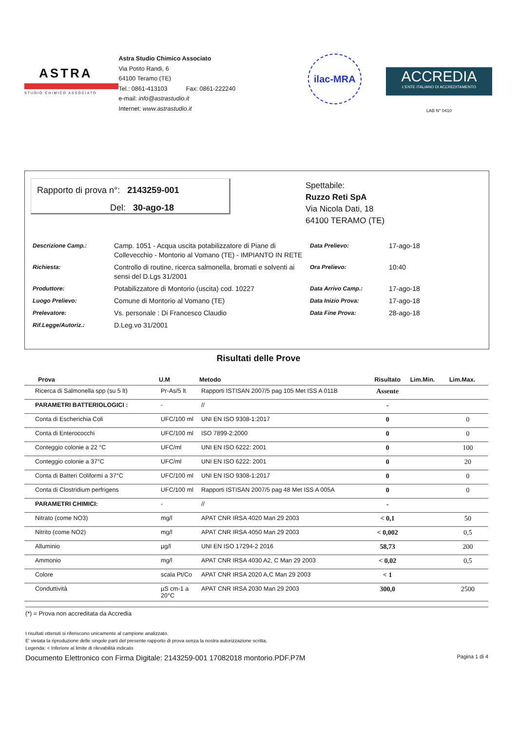ASTRA
STUDIO CHIMICO ASSOCIATO
Astra Studio Chimico Associato
Via Potito Randi, 6
64100 Teramo (TE)
Tel.: 0861-413103 Fax: 0861-222240
e-mail: info@astrastudio.it
Internet: www.astrastudio.it
ilac-MRA
ACCREDIA
L'ENTE ITALIANO DI ACCREDITAMENTO
LAB N° 0410
Rapporto di prova n°: 2143259-001
Del: 30-ago-18
Spettabile:
Ruzzo Reti SpA
Via Nicola Dati, 18
64100 TERAMO (TE)
| Descrizione Camp.: | Camp. 1051 - Acqua uscita potabilizzatore di Piane di Collevecchio - Montorio al Vomano (TE) - IMPIANTO IN RETE | Data Prelievo: | 17-ago-18 |
| Richiesta: | Controllo di routine, ricerca salmonella, bromati e solventi ai sensi del D.Lgs 31/2001 | Ora Prelievo: | 10:40 |
| Produttore: | Potabilizzatore di Montorio (uscita) cod. 10227 | Data Arrivo Camp.: | 17-ago-18 |
| Luogo Prelievo: | Comune di Montorio al Vomano (TE) | Data Inizio Prova: | 17-ago-18 |
| Prelevatore: | Vs. personale : Di Francesco Claudio | Data Fine Prova: | 28-ago-18 |
| Rif.Legge/Autoriz.: | D.Leg.vo 31/2001 | | |
Risultati delle Prove
| Prova | U.M | Metodo | Risultato | Lim.Min. | Lim.Max. |
| --- | --- | --- | --- | --- | --- |
| Ricerca di Salmonella spp (su 5 lt) | Pr-As/5 lt | Rapporti ISTISAN 2007/5 pag 105 Met ISS A 011B | Assente | | |
| PARAMETRI BATTERIOLOGICI : | - | // | - | | |
| Conta di Escherichia Coli | UFC/100 ml | UNI EN ISO 9308-1:2017 | 0 | | 0 |
| Conta di Enterococchi | UFC/100 ml | ISO 7899-2:2000 | 0 | | 0 |
| Conteggio colonie a 22 °C | UFC/ml | UNI EN ISO 6222: 2001 | 0 | | 100 |
| Conteggio colonie a 37°C | UFC/ml | UNI EN ISO 6222: 2001 | 0 | | 20 |
| Conta di Batteri Coliformi a 37°C | UFC/100 ml | UNI EN ISO 9308-1:2017 | 0 | | 0 |
| Conta di Clostridium perfrigens | UFC/100 ml | Rapporti ISTISAN 2007/5 pag 48 Met ISS A 005A | 0 | | 0 |
| PARAMETRI CHIMICI: | - | // | - | | |
| Nitrato (come NO3) | mg/l | APAT CNR IRSA 4020 Man 29 2003 | < 0,1 | | 50 |
| Nitrito (come NO2) | mg/l | APAT CNR IRSA 4050 Man 29 2003 | < 0,002 | | 0,5 |
| Alluminio | µg/l | UNI EN ISO 17294-2 2016 | 58,73 | | 200 |
| Ammonio | mg/l | APAT CNR IRSA 4030 A2, C Man 29 2003 | < 0,02 | | 0,5 |
| Colore | scala Pt/Co | APAT CNR IRSA 2020 A,C Man 29 2003 | < 1 | | |
| Conduttività | µS cm-1 a 20°C | APAT CNR IRSA 2030 Man 29 2003 | 300,0 | | 2500 |
(*) = Prova non accreditata da Accredia
I risultati ottenuti si riferiscono unicamente al campione analizzato.
E' vietata la riproduzione delle singole parti del presente rapporto di prova senza la nostra autorizzazione scritta.
Legenda: < Inferiore al limite di rilevabilità indicato
Documento Elettronico con Firma Digitale: 2143259-001 17082018 montorio.PDF.P7M Pagina 1 di 4